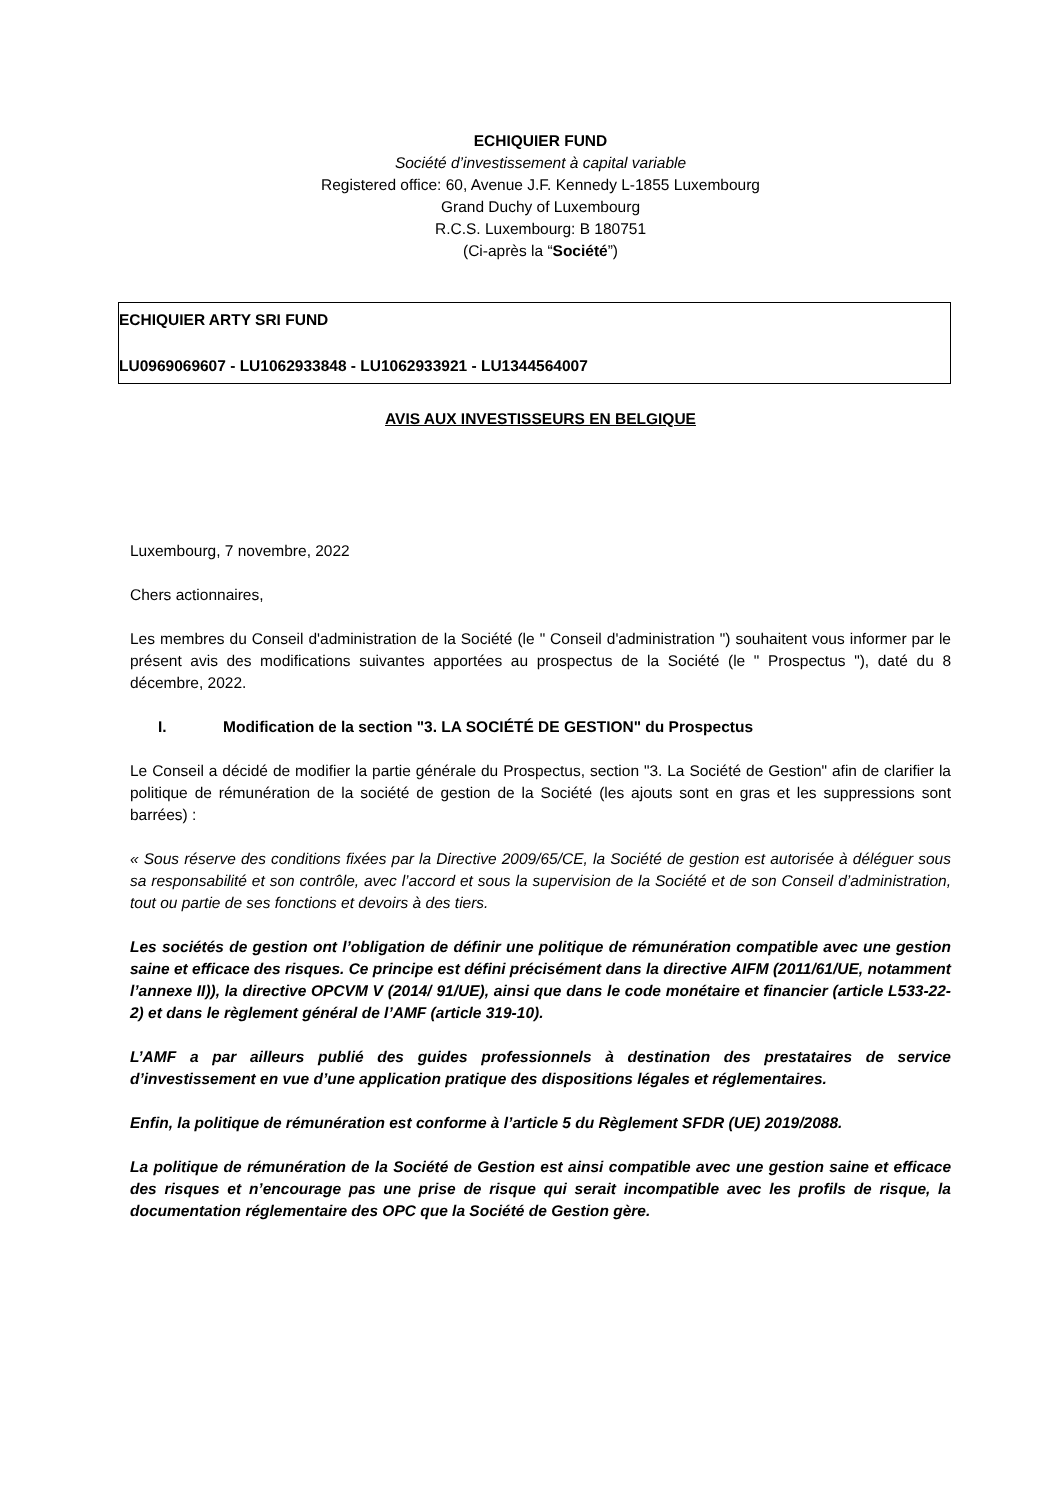ECHIQUIER FUND
Société d’investissement à capital variable
Registered office: 60, Avenue J.F. Kennedy L-1855 Luxembourg
Grand Duchy of Luxembourg
R.C.S. Luxembourg: B 180751
(Ci-après la “Société”)
ECHIQUIER ARTY SRI FUND
LU0969069607 - LU1062933848 - LU1062933921 - LU1344564007
AVIS AUX INVESTISSEURS EN BELGIQUE
Luxembourg, 7 novembre, 2022
Chers actionnaires,
Les membres du Conseil d'administration de la Société (le " Conseil d'administration ") souhaitent vous informer par le présent avis des modifications suivantes apportées au prospectus de la Société (le " Prospectus "), daté du 8 décembre, 2022.
I. Modification de la section "3. LA SOCIÉTÉ DE GESTION" du Prospectus
Le Conseil a décidé de modifier la partie générale du Prospectus, section "3. La Société de Gestion" afin de clarifier la politique de rémunération de la société de gestion de la Société (les ajouts sont en gras et les suppressions sont barrées) :
« Sous réserve des conditions fixées par la Directive 2009/65/CE, la Société de gestion est autorisée à déléguer sous sa responsabilité et son contrôle, avec l’accord et sous la supervision de la Société et de son Conseil d’administration, tout ou partie de ses fonctions et devoirs à des tiers.
Les sociétés de gestion ont l’obligation de définir une politique de rémunération compatible avec une gestion saine et efficace des risques. Ce principe est défini précisément dans la directive AIFM (2011/61/UE, notamment l’annexe II)), la directive OPCVM V (2014/ 91/UE), ainsi que dans le code monétaire et financier (article L533-22-2) et dans le règlement général de l’AMF (article 319-10).
L’AMF a par ailleurs publié des guides professionnels à destination des prestataires de service d’investissement en vue d’une application pratique des dispositions légales et réglementaires.
Enfin, la politique de rémunération est conforme à l’article 5 du Règlement SFDR (UE) 2019/2088.
La politique de rémunération de la Société de Gestion est ainsi compatible avec une gestion saine et efficace des risques et n’encourage pas une prise de risque qui serait incompatible avec les profils de risque, la documentation réglementaire des OPC que la Société de Gestion gère.